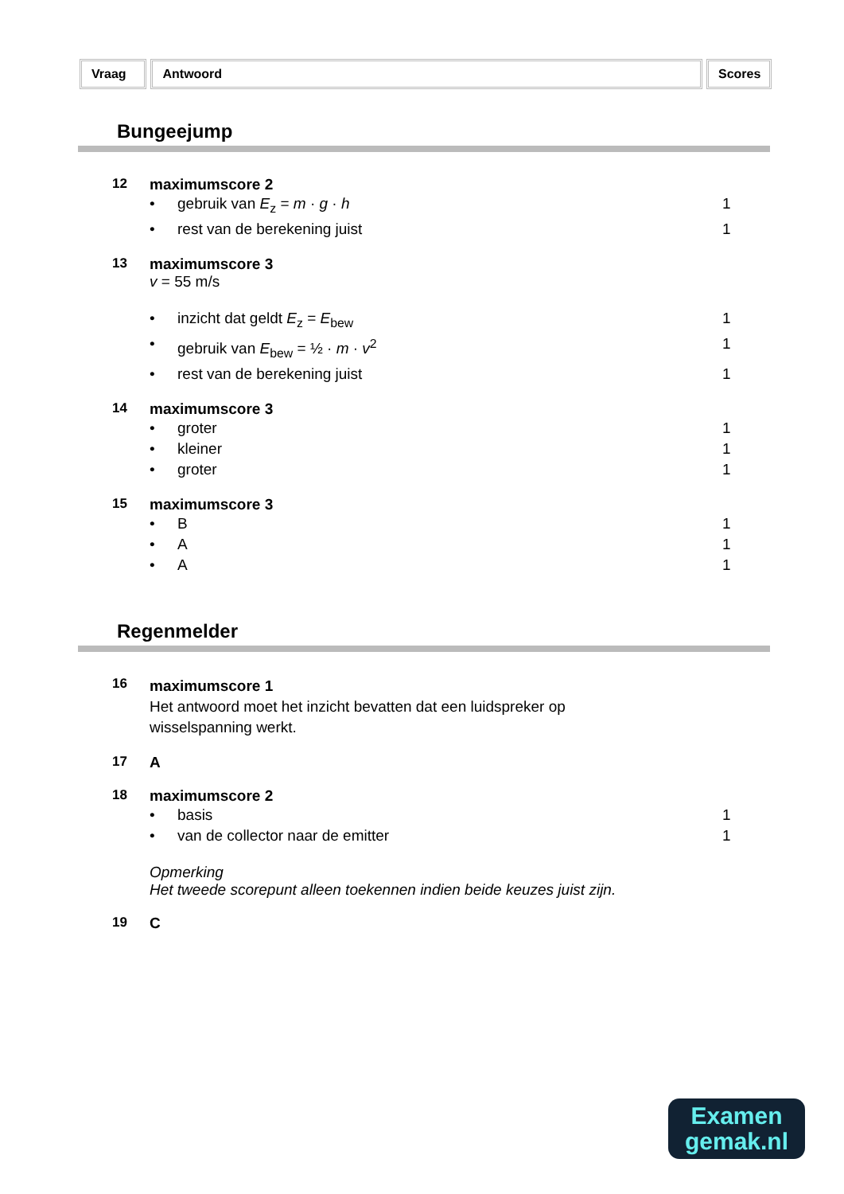Vraag Antwoord Scores
Bungeejump
12 maximumscore 2
• gebruik van E<sub>z</sub> = m · g · h 1
• rest van de berekening juist 1
13 maximumscore 3
v = 55 m/s
• inzicht dat geldt E<sub>z</sub> = E<sub>bew</sub> 1
• gebruik van E<sub>bew</sub> = ½ · m · v<sup>2</sup> 1
• rest van de berekening juist 1
14 maximumscore 3
• groter 1
• kleiner 1
• groter 1
15 maximumscore 3
• B 1
• A 1
• A 1
Regenmelder
16
maximumscore 1
Het antwoord moet het inzicht bevatten dat een luidspreker op
wisselspanning werkt.
17 A
18 maximumscore 2
• basis 1
• van de collector naar de emitter
1
Opmerking
Het tweede scorepunt alleen toekennen indien beide keuzes juist zijn.
19 C
Examen
gemak.nl